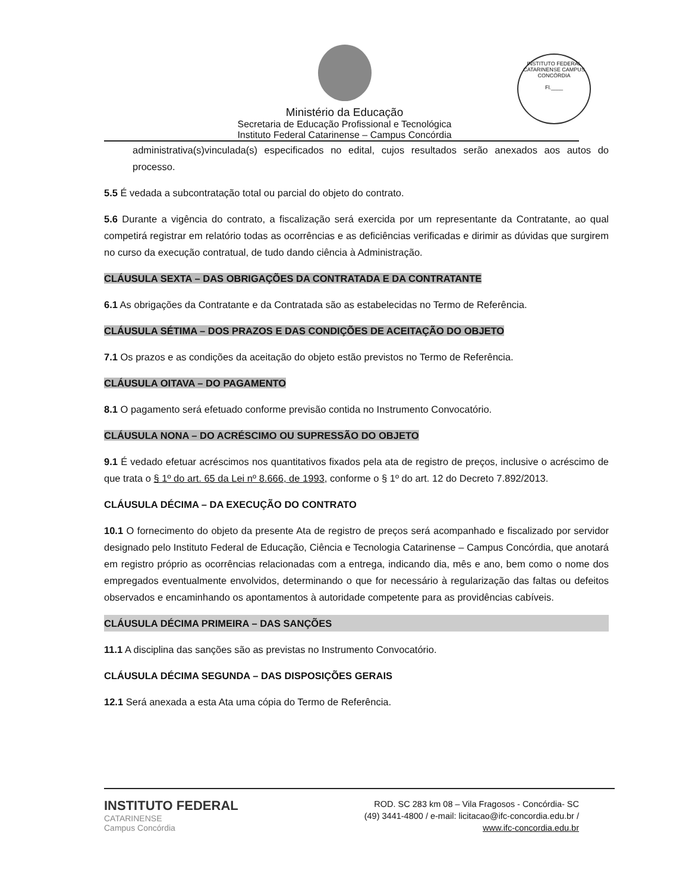Ministério da Educação
Secretaria de Educação Profissional e Tecnológica
Instituto Federal Catarinense – Campus Concórdia
INSTITUTO FEDERAL CATARINENSE CAMPUS CONCÓRDIA
Fl.____
administrativa(s)vinculada(s) especificados no edital, cujos resultados serão anexados aos autos do processo.
5.5 É vedada a subcontratação total ou parcial do objeto do contrato.
5.6 Durante a vigência do contrato, a fiscalização será exercida por um representante da Contratante, ao qual competirá registrar em relatório todas as ocorrências e as deficiências verificadas e dirimir as dúvidas que surgirem no curso da execução contratual, de tudo dando ciência à Administração.
CLÁUSULA SEXTA – DAS OBRIGAÇÕES DA CONTRATADA E DA CONTRATANTE
6.1 As obrigações da Contratante e da Contratada são as estabelecidas no Termo de Referência.
CLÁUSULA SÉTIMA – DOS PRAZOS E DAS CONDIÇÕES DE ACEITAÇÃO DO OBJETO
7.1 Os prazos e as condições da aceitação do objeto estão previstos no Termo de Referência.
CLÁUSULA OITAVA – DO PAGAMENTO
8.1 O pagamento será efetuado conforme previsão contida no Instrumento Convocatório.
CLÁUSULA NONA – DO ACRÉSCIMO OU SUPRESSÃO DO OBJETO
9.1 É vedado efetuar acréscimos nos quantitativos fixados pela ata de registro de preços, inclusive o acréscimo de que trata o § 1º do art. 65 da Lei nº 8.666, de 1993, conforme o § 1º do art. 12 do Decreto 7.892/2013.
CLÁUSULA DÉCIMA – DA EXECUÇÃO DO CONTRATO
10.1 O fornecimento do objeto da presente Ata de registro de preços será acompanhado e fiscalizado por servidor designado pelo Instituto Federal de Educação, Ciência e Tecnologia Catarinense – Campus Concórdia, que anotará em registro próprio as ocorrências relacionadas com a entrega, indicando dia, mês e ano, bem como o nome dos empregados eventualmente envolvidos, determinando o que for necessário à regularização das faltas ou defeitos observados e encaminhando os apontamentos à autoridade competente para as providências cabíveis.
CLÁUSULA DÉCIMA PRIMEIRA – DAS SANÇÕES
11.1 A disciplina das sanções são as previstas no Instrumento Convocatório.
CLÁUSULA DÉCIMA SEGUNDA – DAS DISPOSIÇÕES GERAIS
12.1 Será anexada a esta Ata uma cópia do Termo de Referência.
INSTITUTO FEDERAL
CATARINENSE
Campus Concórdia
ROD. SC 283 km 08 – Vila Fragosos - Concórdia- SC
(49) 3441-4800 / e-mail: licitacao@ifc-concordia.edu.br /
www.ifc-concordia.edu.br